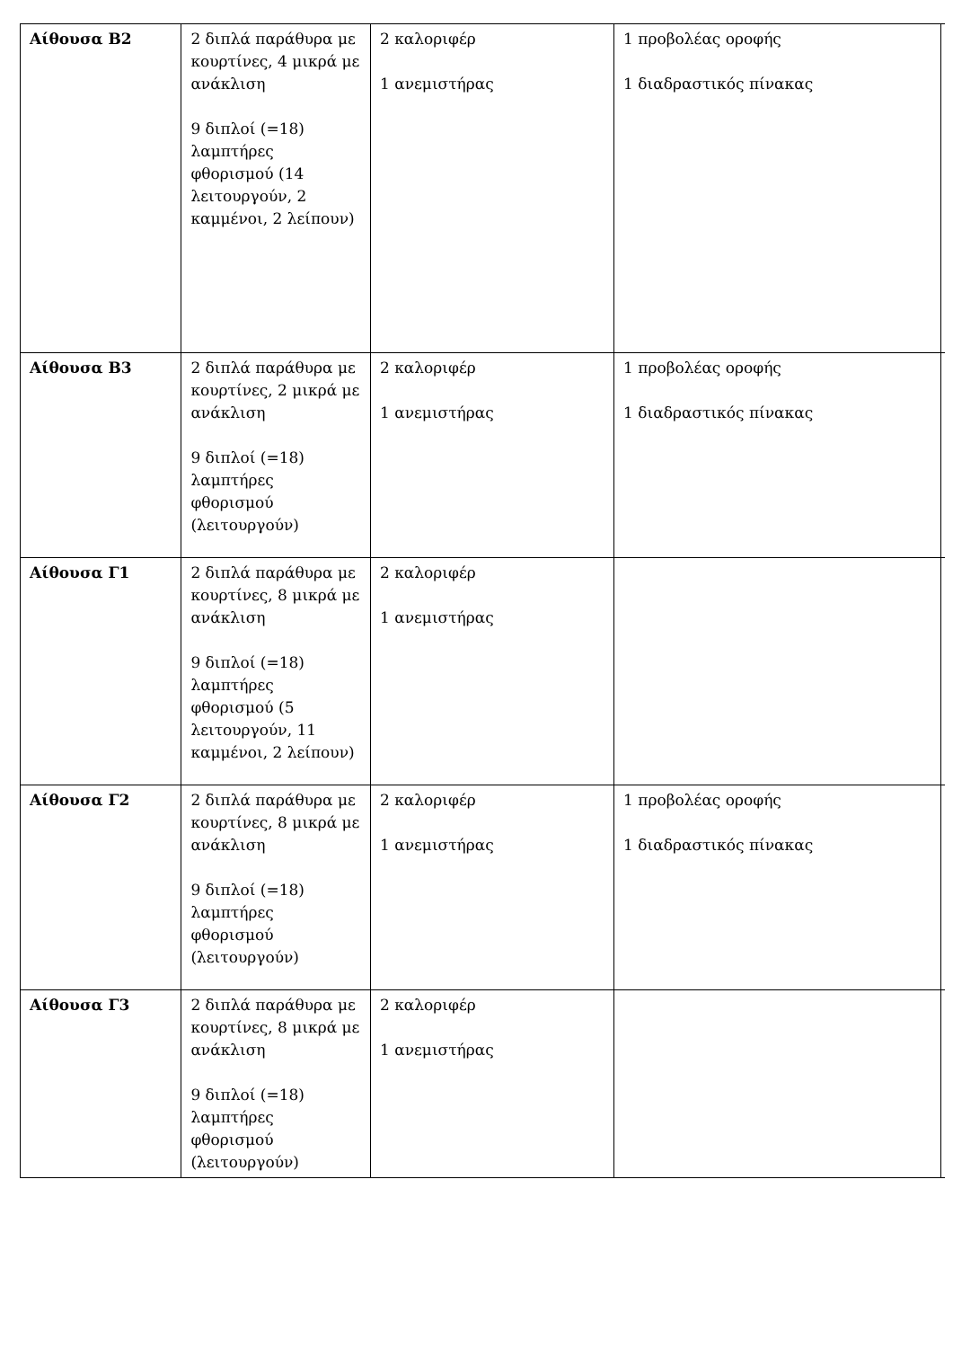| Αίθουσα Β2 | 2 διπλά παράθυρα με κουρτίνες, 4 μικρά με ανάκλιση 9 διπλοί (=18) λαμπτήρες φθορισμού (14 λειτουργούν, 2 καμμένοι, 2 λείπουν) | 2 καλοριφέρ 1 ανεμιστήρας | 1 προβολέας οροφής 1 διαδραστικός πίνακας | |
| Αίθουσα Β3 | 2 διπλά παράθυρα με κουρτίνες, 2 μικρά με ανάκλιση 9 διπλοί (=18) λαμπτήρες φθορισμού (λειτουργούν) | 2 καλοριφέρ 1 ανεμιστήρας | 1 προβολέας οροφής 1 διαδραστικός πίνακας | |
| Αίθουσα Γ1 | 2 διπλά παράθυρα με κουρτίνες, 8 μικρά με ανάκλιση 9 διπλοί (=18) λαμπτήρες φθορισμού (5 λειτουργούν, 11 καμμένοι, 2 λείπουν) | 2 καλοριφέρ 1 ανεμιστήρας | | |
| Αίθουσα Γ2 | 2 διπλά παράθυρα με κουρτίνες, 8 μικρά με ανάκλιση 9 διπλοί (=18) λαμπτήρες φθορισμού (λειτουργούν) | 2 καλοριφέρ 1 ανεμιστήρας | 1 προβολέας οροφής 1 διαδραστικός πίνακας | |
| Αίθουσα Γ3 | 2 διπλά παράθυρα με κουρτίνες, 8 μικρά με ανάκλιση 9 διπλοί (=18) λαμπτήρες φθορισμού (λειτουργούν) | 2 καλοριφέρ 1 ανεμιστήρας | | |